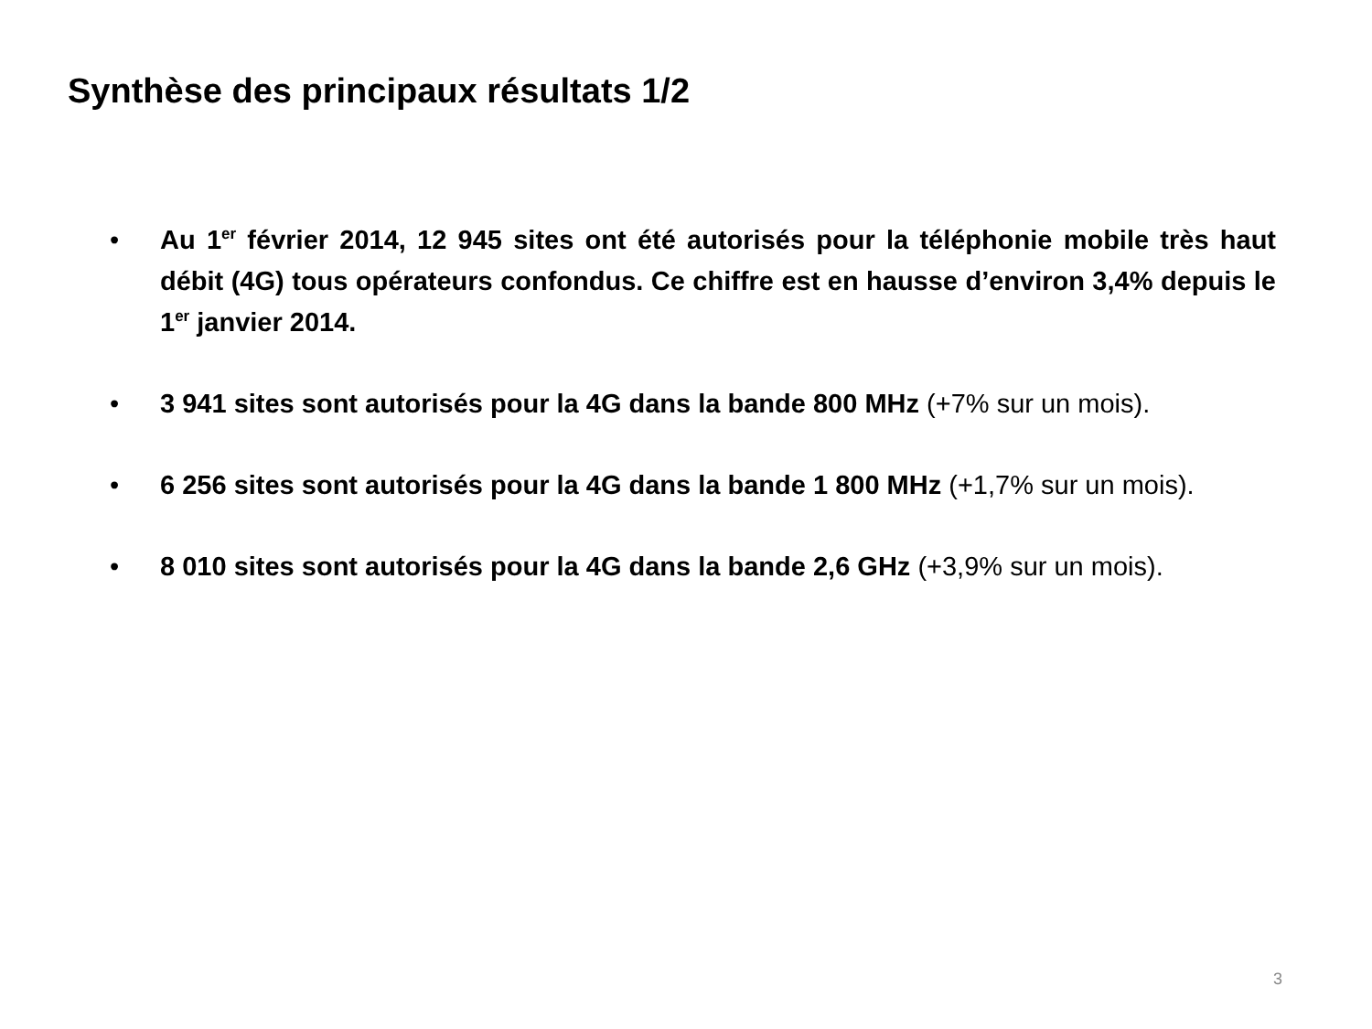Synthèse des principaux résultats 1/2
• Au 1<sup>er</sup> février 2014, 12 945 sites ont été autorisés pour la téléphonie mobile très haut débit (4G) tous opérateurs confondus. Ce chiffre est en hausse d’environ 3,4% depuis le 1<sup>er</sup> janvier 2014.
• 3 941 sites sont autorisés pour la 4G dans la bande 800 MHz (+7% sur un mois).
• 6 256 sites sont autorisés pour la 4G dans la bande 1 800 MHz (+1,7% sur un mois).
• 8 010 sites sont autorisés pour la 4G dans la bande 2,6 GHz (+3,9% sur un mois).
3